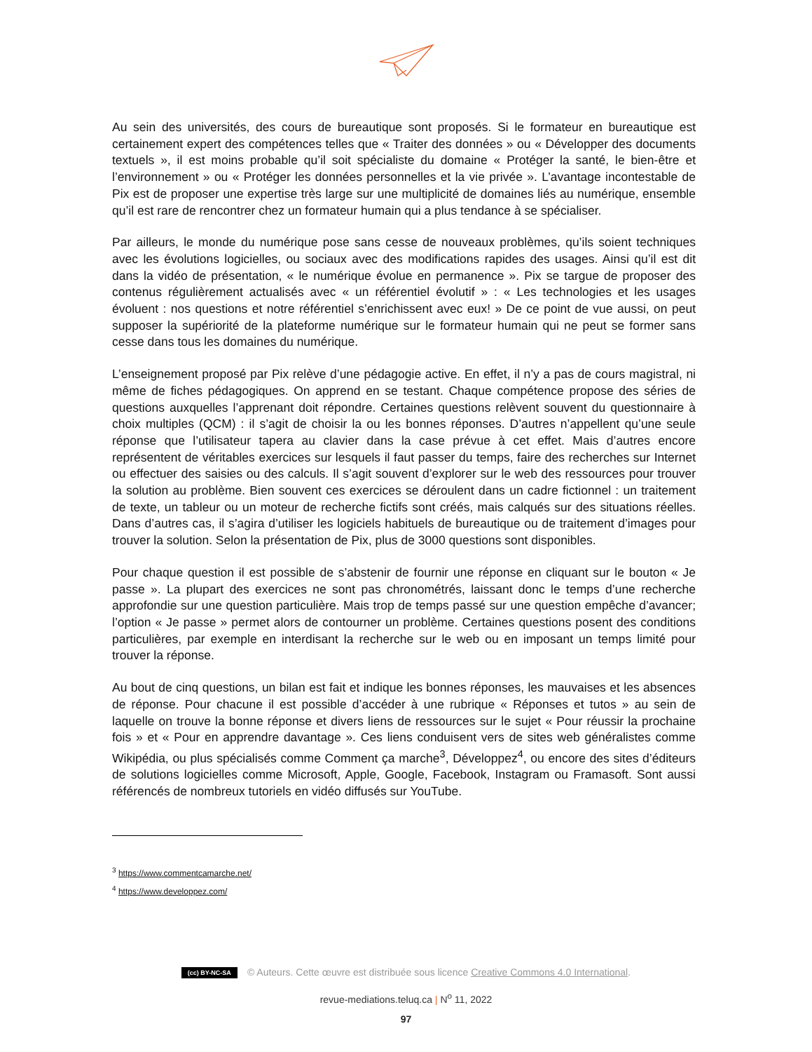Au sein des universités, des cours de bureautique sont proposés. Si le formateur en bureautique est certainement expert des compétences telles que « Traiter des données » ou « Développer des documents textuels », il est moins probable qu’il soit spécialiste du domaine « Protéger la santé, le bien-être et l’environnement » ou « Protéger les données personnelles et la vie privée ». L’avantage incontestable de Pix est de proposer une expertise très large sur une multiplicité de domaines liés au numérique, ensemble qu’il est rare de rencontrer chez un formateur humain qui a plus tendance à se spécialiser.
Par ailleurs, le monde du numérique pose sans cesse de nouveaux problèmes, qu’ils soient techniques avec les évolutions logicielles, ou sociaux avec des modifications rapides des usages. Ainsi qu’il est dit dans la vidéo de présentation, « le numérique évolue en permanence ». Pix se targue de proposer des contenus régulièrement actualisés avec « un référentiel évolutif » : « Les technologies et les usages évoluent : nos questions et notre référentiel s’enrichissent avec eux! » De ce point de vue aussi, on peut supposer la supériorité de la plateforme numérique sur le formateur humain qui ne peut se former sans cesse dans tous les domaines du numérique.
L’enseignement proposé par Pix relève d’une pédagogie active. En effet, il n’y a pas de cours magistral, ni même de fiches pédagogiques. On apprend en se testant. Chaque compétence propose des séries de questions auxquelles l’apprenant doit répondre. Certaines questions relèvent souvent du questionnaire à choix multiples (QCM) : il s’agit de choisir la ou les bonnes réponses. D’autres n’appellent qu’une seule réponse que l’utilisateur tapera au clavier dans la case prévue à cet effet. Mais d’autres encore représentent de véritables exercices sur lesquels il faut passer du temps, faire des recherches sur Internet ou effectuer des saisies ou des calculs. Il s’agit souvent d’explorer sur le web des ressources pour trouver la solution au problème. Bien souvent ces exercices se déroulent dans un cadre fictionnel : un traitement de texte, un tableur ou un moteur de recherche fictifs sont créés, mais calqués sur des situations réelles. Dans d’autres cas, il s’agira d’utiliser les logiciels habituels de bureautique ou de traitement d’images pour trouver la solution. Selon la présentation de Pix, plus de 3000 questions sont disponibles.
Pour chaque question il est possible de s’abstenir de fournir une réponse en cliquant sur le bouton « Je passe ». La plupart des exercices ne sont pas chronométrés, laissant donc le temps d’une recherche approfondie sur une question particulière. Mais trop de temps passé sur une question empêche d’avancer; l’option « Je passe » permet alors de contourner un problème. Certaines questions posent des conditions particulières, par exemple en interdisant la recherche sur le web ou en imposant un temps limité pour trouver la réponse.
Au bout de cinq questions, un bilan est fait et indique les bonnes réponses, les mauvaises et les absences de réponse. Pour chacune il est possible d’accéder à une rubrique « Réponses et tutos » au sein de laquelle on trouve la bonne réponse et divers liens de ressources sur le sujet « Pour réussir la prochaine fois » et « Pour en apprendre davantage ». Ces liens conduisent vers de sites web généralistes comme Wikipédia, ou plus spécialisés comme Comment ça marche<sup>3</sup>, Développez<sup>4</sup>, ou encore des sites d’éditeurs de solutions logicielles comme Microsoft, Apple, Google, Facebook, Instagram ou Framasoft. Sont aussi référencés de nombreux tutoriels en vidéo diffusés sur YouTube.
<sup>3</sup> https://www.commentcamarche.net/
<sup>4</sup> https://www.developpez.com/
(cc) BY-NC-SA © Auteurs. Cette œuvre est distribuée sous licence Creative Commons 4.0 International.
revue-mediations.teluq.ca | N<sup>o</sup> 11, 2022
97